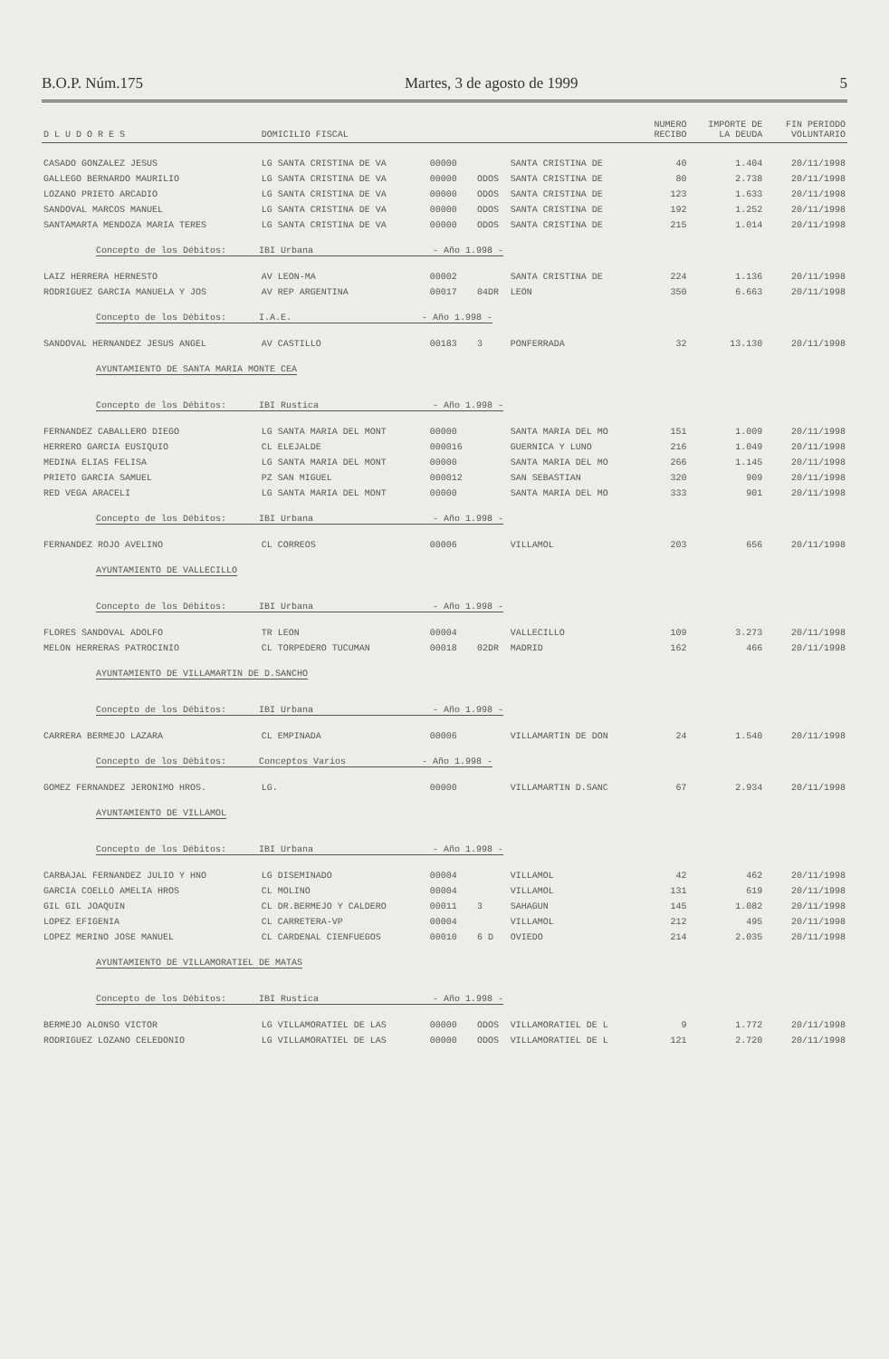B.O.P. Núm.175 Martes, 3 de agosto de 1999 5
| D L U D O R E S | DOMICILIO FISCAL | | | | NUMERO RECIBO | IMPORTE DE LA DEUDA | FIN PERIODO VOLUNTARIO |
| --- | --- | --- | --- | --- | --- | --- | --- |
| CASADO GONZALEZ JESUS | LG SANTA CRISTINA DE VA | 00000 | | SANTA CRISTINA DE | 40 | 1.404 | 20/11/1998 |
| GALLEGO BERNARDO MAURILIO | LG SANTA CRISTINA DE VA | 00000 | ODOS | SANTA CRISTINA DE | 80 | 2.738 | 20/11/1998 |
| LOZANO PRIETO ARCADIO | LG SANTA CRISTINA DE VA | 00000 | ODOS | SANTA CRISTINA DE | 123 | 1.633 | 20/11/1998 |
| SANDOVAL MARCOS MANUEL | LG SANTA CRISTINA DE VA | 00000 | ODOS | SANTA CRISTINA DE | 192 | 1.252 | 20/11/1998 |
| SANTAMARTA MENDOZA MARIA TERES | LG SANTA CRISTINA DE VA | 00000 | ODOS | SANTA CRISTINA DE | 215 | 1.014 | 20/11/1998 |
| Concepto de los Débitos: IBI Urbana - Año 1.998 - | | | | | | | |
| LAIZ HERRERA HERNESTO | AV LEON-MA | 00002 | | SANTA CRISTINA DE | 224 | 1.136 | 20/11/1998 |
| RODRIGUEZ GARCIA MANUELA Y JOS | AV REP ARGENTINA | 00017 | 04DR | LEON | 350 | 6.663 | 20/11/1998 |
| Concepto de los Débitos: I.A.E. - Año 1.998 - | | | | | | | |
| SANDOVAL HERNANDEZ JESUS ANGEL | AV CASTILLO | 00183 | 3 | PONFERRADA | 32 | 13.130 | 20/11/1998 |
| AYUNTAMIENTO DE SANTA MARIA MONTE CEA | | | | | | | |
| Concepto de los Débitos: IBI Rustica - Año 1.998 - | | | | | | | |
| FERNANDEZ CABALLERO DIEGO | LG SANTA MARIA DEL MONT | 00000 | | SANTA MARIA DEL MO | 151 | 1.009 | 20/11/1998 |
| HERRERO GARCIA EUSIQUIO | CL ELEJALDE | 000016 | | GUERNICA Y LUNO | 216 | 1.049 | 20/11/1998 |
| MEDINA ELIAS FELISA | LG SANTA MARIA DEL MONT | 00000 | | SANTA MARIA DEL MO | 266 | 1.145 | 20/11/1998 |
| PRIETO GARCIA SAMUEL | PZ SAN MIGUEL | 000012 | | SAN SEBASTIAN | 320 | 909 | 20/11/1998 |
| RED VEGA ARACELI | LG SANTA MARIA DEL MONT | 00000 | | SANTA MARIA DEL MO | 333 | 901 | 20/11/1998 |
| Concepto de los Débitos: IBI Urbana - Año 1.998 - | | | | | | | |
| FERNANDEZ ROJO AVELINO | CL CORREOS | 00006 | | VILLAMOL | 203 | 656 | 20/11/1998 |
| AYUNTAMIENTO DE VALLECILLO | | | | | | | |
| Concepto de los Débitos: IBI Urbana - Año 1.998 - | | | | | | | |
| FLORES SANDOVAL ADOLFO | TR LEON | 00004 | | VALLECILLO | 109 | 3.273 | 20/11/1998 |
| MELON HERRERAS PATROCINIO | CL TORPEDERO TUCUMAN | 00018 | 02DR | MADRID | 162 | 466 | 20/11/1998 |
| AYUNTAMIENTO DE VILLAMARTIN DE D.SANCHO | | | | | | | |
| Concepto de los Débitos: IBI Urbana - Año 1.998 - | | | | | | | |
| CARRERA BERMEJO LAZARA | CL EMPINADA | 00006 | | VILLAMARTIN DE DON | 24 | 1.540 | 20/11/1998 |
| Concepto de los Débitos: Conceptos Varios - Año 1.998 - | | | | | | | |
| GOMEZ FERNANDEZ JERONIMO HROS. | LG. | 00000 | | VILLAMARTIN D.SANC | 67 | 2.934 | 20/11/1998 |
| AYUNTAMIENTO DE VILLAMOL | | | | | | | |
| Concepto de los Débitos: IBI Urbana - Año 1.998 - | | | | | | | |
| CARBAJAL FERNANDEZ JULIO Y HNO | LG DISEMINADO | 00004 | | VILLAMOL | 42 | 462 | 20/11/1998 |
| GARCIA COELLO AMELIA HROS | CL MOLINO | 00004 | | VILLAMOL | 131 | 619 | 20/11/1998 |
| GIL GIL JOAQUIN | CL DR.BERMEJO Y CALDERO | 00011 | 3 | SAHAGUN | 145 | 1.082 | 20/11/1998 |
| LOPEZ EFIGENIA | CL CARRETERA-VP | 00004 | | VILLAMOL | 212 | 495 | 20/11/1998 |
| LOPEZ MERINO JOSE MANUEL | CL CARDENAL CIENFUEGOS | 00010 | 6 D | OVIEDO | 214 | 2.035 | 20/11/1998 |
| AYUNTAMIENTO DE VILLAMORATIEL DE MATAS | | | | | | | |
| Concepto de los Débitos: IBI Rustica - Año 1.998 - | | | | | | | |
| BERMEJO ALONSO VICTOR | LG VILLAMORATIEL DE LAS | 00000 | ODOS | VILLAMORATIEL DE L | 9 | 1.772 | 20/11/1998 |
| RODRIGUEZ LOZANO CELEDONIO | LG VILLAMORATIEL DE LAS | 00000 | ODOS | VILLAMORATIEL DE L | 121 | 2.720 | 20/11/1998 |